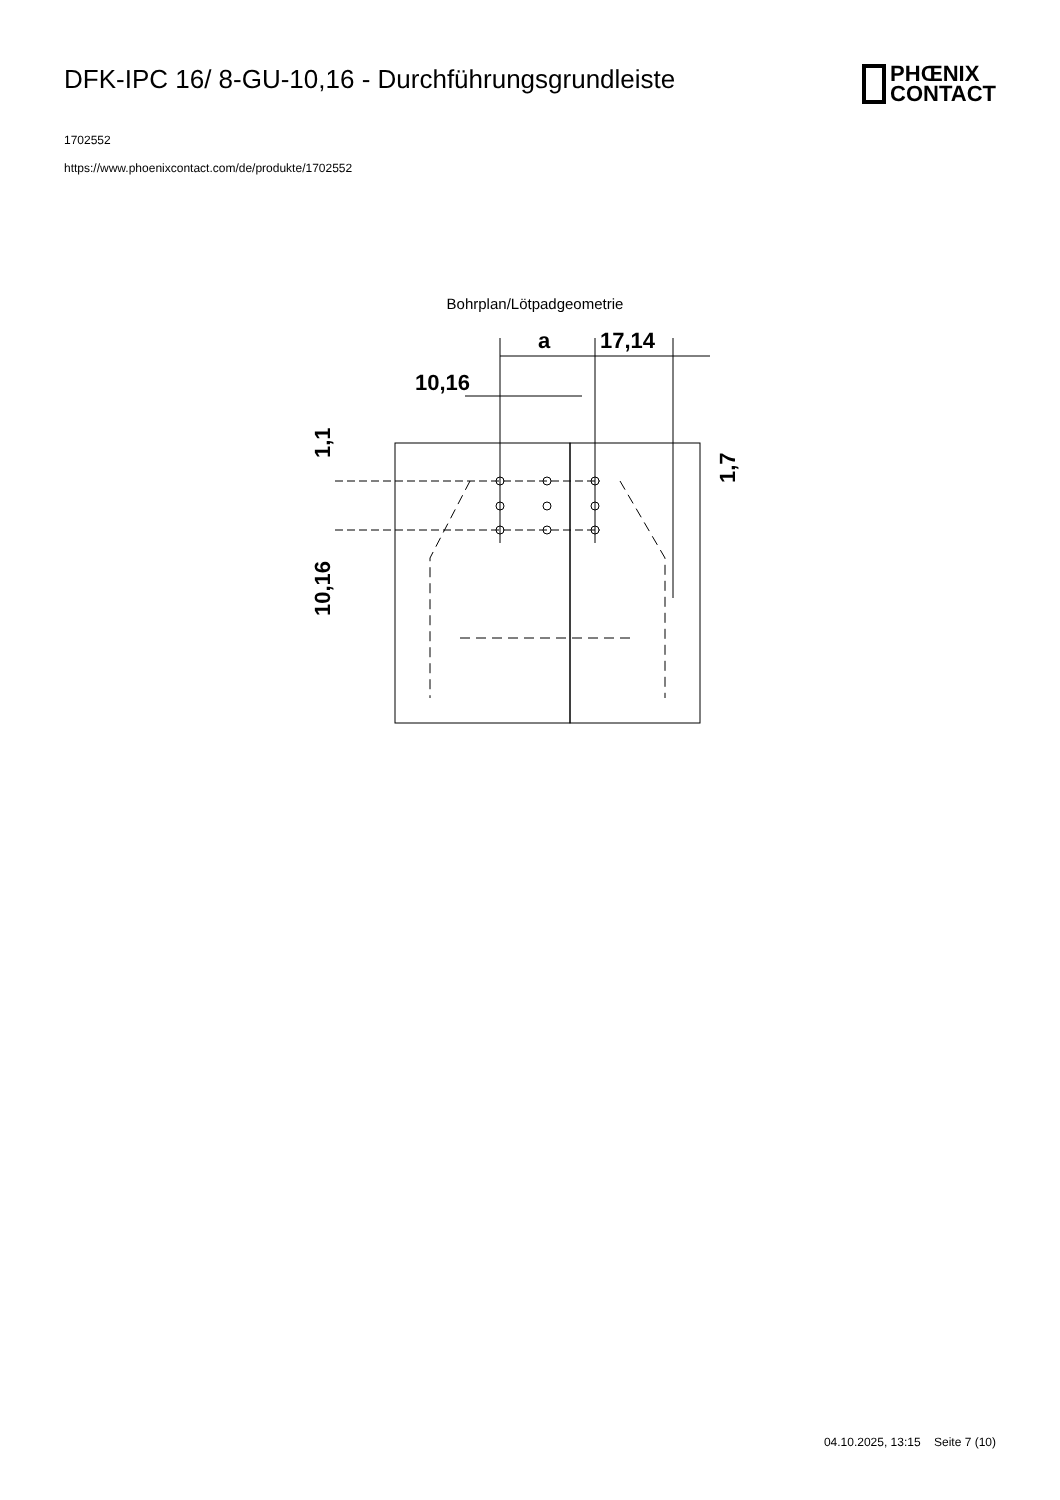DFK-IPC 16/ 8-GU-10,16 - Durchführungsgrundleiste
PHŒNIX
CONTACT
1702552
https://www.phoenixcontact.com/de/produkte/1702552
Bohrplan/Lötpadgeometrie
a
17,14
10,16
1,1
10,16
1,7
04.10.2025, 13:15 Seite 7 (10)